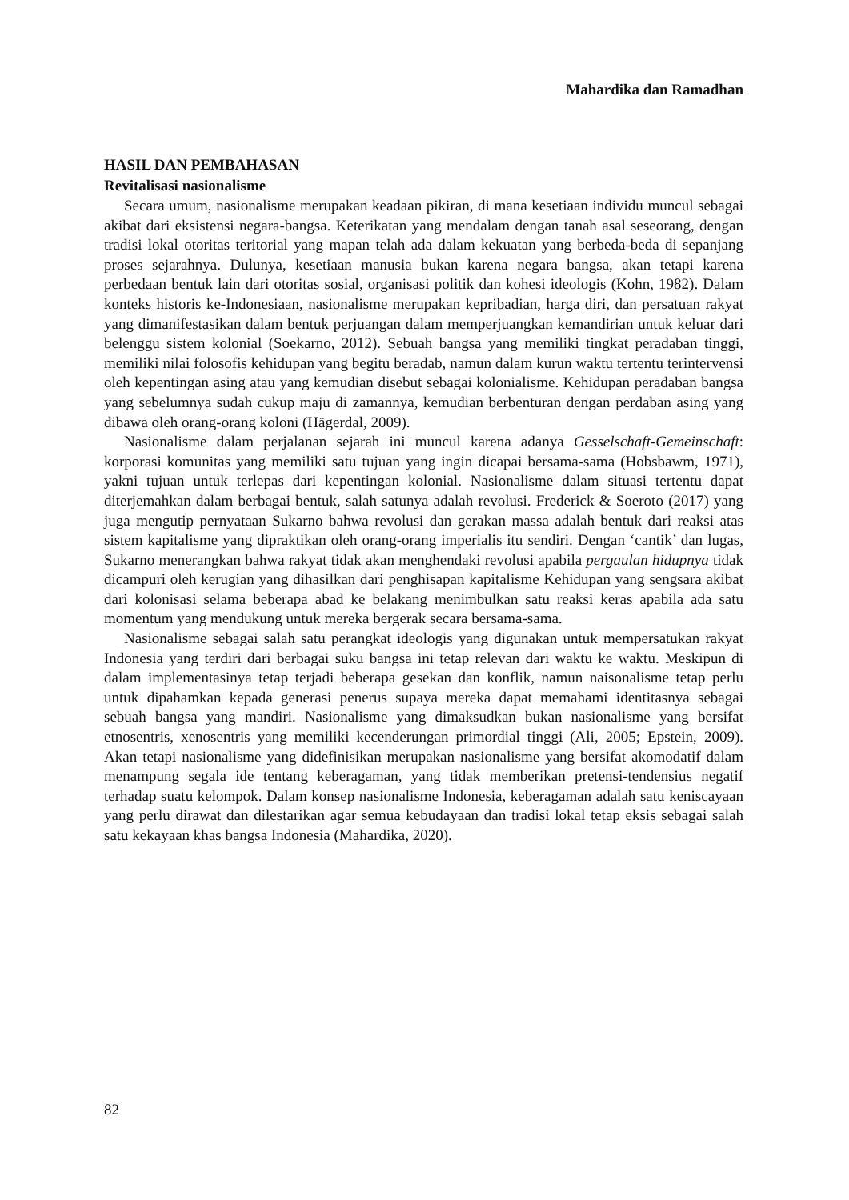Mahardika dan Ramadhan
HASIL DAN PEMBAHASAN
Revitalisasi nasionalisme
Secara umum, nasionalisme merupakan keadaan pikiran, di mana kesetiaan individu muncul sebagai akibat dari eksistensi negara-bangsa. Keterikatan yang mendalam dengan tanah asal seseorang, dengan tradisi lokal otoritas teritorial yang mapan telah ada dalam kekuatan yang berbeda-beda di sepanjang proses sejarahnya. Dulunya, kesetiaan manusia bukan karena negara bangsa, akan tetapi karena perbedaan bentuk lain dari otoritas sosial, organisasi politik dan kohesi ideologis (Kohn, 1982). Dalam konteks historis ke-Indonesiaan, nasionalisme merupakan kepribadian, harga diri, dan persatuan rakyat yang dimanifestasikan dalam bentuk perjuangan dalam memperjuangkan kemandirian untuk keluar dari belenggu sistem kolonial (Soekarno, 2012). Sebuah bangsa yang memiliki tingkat peradaban tinggi, memiliki nilai folosofis kehidupan yang begitu beradab, namun dalam kurun waktu tertentu terintervensi oleh kepentingan asing atau yang kemudian disebut sebagai kolonialisme. Kehidupan peradaban bangsa yang sebelumnya sudah cukup maju di zamannya, kemudian berbenturan dengan perdaban asing yang dibawa oleh orang-orang koloni (Hägerdal, 2009).
Nasionalisme dalam perjalanan sejarah ini muncul karena adanya Gesselschaft-Gemeinschaft: korporasi komunitas yang memiliki satu tujuan yang ingin dicapai bersama-sama (Hobsbawm, 1971), yakni tujuan untuk terlepas dari kepentingan kolonial. Nasionalisme dalam situasi tertentu dapat diterjemahkan dalam berbagai bentuk, salah satunya adalah revolusi. Frederick & Soeroto (2017) yang juga mengutip pernyataan Sukarno bahwa revolusi dan gerakan massa adalah bentuk dari reaksi atas sistem kapitalisme yang dipraktikan oleh orang-orang imperialis itu sendiri. Dengan ‘cantik’ dan lugas, Sukarno menerangkan bahwa rakyat tidak akan menghendaki revolusi apabila pergaulan hidupnya tidak dicampuri oleh kerugian yang dihasilkan dari penghisapan kapitalisme Kehidupan yang sengsara akibat dari kolonisasi selama beberapa abad ke belakang menimbulkan satu reaksi keras apabila ada satu momentum yang mendukung untuk mereka bergerak secara bersama-sama.
Nasionalisme sebagai salah satu perangkat ideologis yang digunakan untuk mempersatukan rakyat Indonesia yang terdiri dari berbagai suku bangsa ini tetap relevan dari waktu ke waktu. Meskipun di dalam implementasinya tetap terjadi beberapa gesekan dan konflik, namun naisonalisme tetap perlu untuk dipahamkan kepada generasi penerus supaya mereka dapat memahami identitasnya sebagai sebuah bangsa yang mandiri. Nasionalisme yang dimaksudkan bukan nasionalisme yang bersifat etnosentris, xenosentris yang memiliki kecenderungan primordial tinggi (Ali, 2005; Epstein, 2009). Akan tetapi nasionalisme yang didefinisikan merupakan nasionalisme yang bersifat akomodatif dalam menampung segala ide tentang keberagaman, yang tidak memberikan pretensi-tendensius negatif terhadap suatu kelompok. Dalam konsep nasionalisme Indonesia, keberagaman adalah satu keniscayaan yang perlu dirawat dan dilestarikan agar semua kebudayaan dan tradisi lokal tetap eksis sebagai salah satu kekayaan khas bangsa Indonesia (Mahardika, 2020).
82